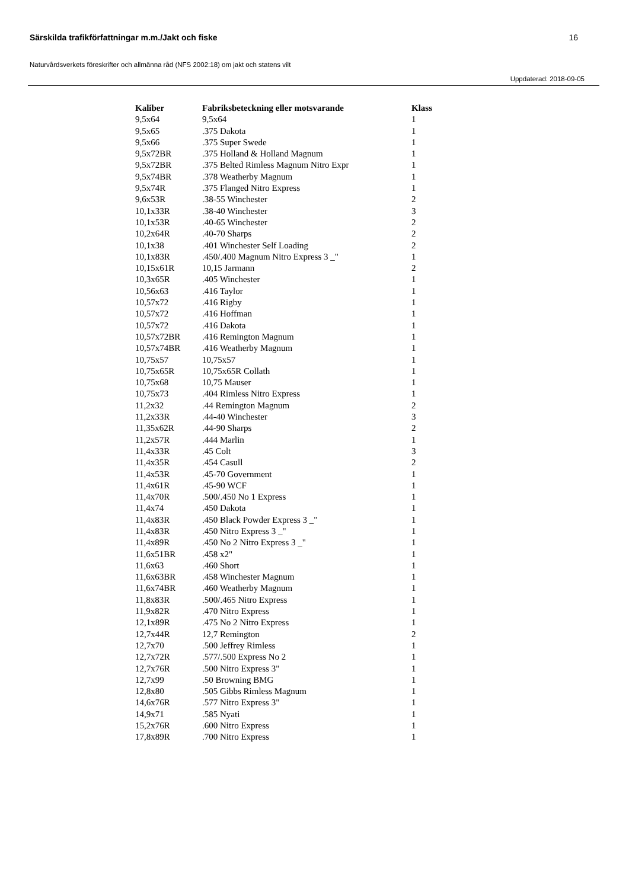Särskilda trafikförfattningar m.m./Jakt och fiske 16
Naturvårdsverkets föreskrifter och allmänna råd (NFS 2002:18) om jakt och statens vilt
Uppdaterad: 2018-09-05
| Kaliber | Fabriksbeteckning eller motsvarande | Klass |
| --- | --- | --- |
| 9,5x64 | 9,5x64 | 1 |
| 9,5x65 | .375 Dakota | 1 |
| 9,5x66 | .375 Super Swede | 1 |
| 9,5x72BR | .375 Holland & Holland Magnum | 1 |
| 9,5x72BR | .375 Belted Rimless Magnum Nitro Expr | 1 |
| 9,5x74BR | .378 Weatherby Magnum | 1 |
| 9,5x74R | .375 Flanged Nitro Express | 1 |
| 9,6x53R | .38-55 Winchester | 2 |
| 10,1x33R | .38-40 Winchester | 3 |
| 10,1x53R | .40-65 Winchester | 2 |
| 10,2x64R | .40-70 Sharps | 2 |
| 10,1x38 | .401 Winchester Self Loading | 2 |
| 10,1x83R | .450/.400 Magnum Nitro Express 3 _" | 1 |
| 10,15x61R | 10,15 Jarmann | 2 |
| 10,3x65R | .405 Winchester | 1 |
| 10,56x63 | .416 Taylor | 1 |
| 10,57x72 | .416 Rigby | 1 |
| 10,57x72 | .416 Hoffman | 1 |
| 10,57x72 | .416 Dakota | 1 |
| 10,57x72BR | .416 Remington Magnum | 1 |
| 10,57x74BR | .416 Weatherby Magnum | 1 |
| 10,75x57 | 10,75x57 | 1 |
| 10,75x65R | 10,75x65R Collath | 1 |
| 10,75x68 | 10,75 Mauser | 1 |
| 10,75x73 | .404 Rimless Nitro Express | 1 |
| 11,2x32 | .44 Remington Magnum | 2 |
| 11,2x33R | .44-40 Winchester | 3 |
| 11,35x62R | .44-90 Sharps | 2 |
| 11,2x57R | .444 Marlin | 1 |
| 11,4x33R | .45 Colt | 3 |
| 11,4x35R | .454 Casull | 2 |
| 11,4x53R | .45-70 Government | 1 |
| 11,4x61R | .45-90 WCF | 1 |
| 11,4x70R | .500/.450 No 1 Express | 1 |
| 11,4x74 | .450 Dakota | 1 |
| 11,4x83R | .450 Black Powder Express 3 _" | 1 |
| 11,4x83R | .450 Nitro Express 3 _" | 1 |
| 11,4x89R | .450 No 2 Nitro Express 3 _" | 1 |
| 11,6x51BR | .458 x2" | 1 |
| 11,6x63 | .460 Short | 1 |
| 11,6x63BR | .458 Winchester Magnum | 1 |
| 11,6x74BR | .460 Weatherby Magnum | 1 |
| 11,8x83R | .500/.465 Nitro Express | 1 |
| 11,9x82R | .470 Nitro Express | 1 |
| 12,1x89R | .475 No 2 Nitro Express | 1 |
| 12,7x44R | 12,7 Remington | 2 |
| 12,7x70 | .500 Jeffrey Rimless | 1 |
| 12,7x72R | .577/.500 Express No 2 | 1 |
| 12,7x76R | .500 Nitro Express 3" | 1 |
| 12,7x99 | .50 Browning BMG | 1 |
| 12,8x80 | .505 Gibbs Rimless Magnum | 1 |
| 14,6x76R | .577 Nitro Express 3" | 1 |
| 14,9x71 | .585 Nyati | 1 |
| 15,2x76R | .600 Nitro Express | 1 |
| 17,8x89R | .700 Nitro Express | 1 |